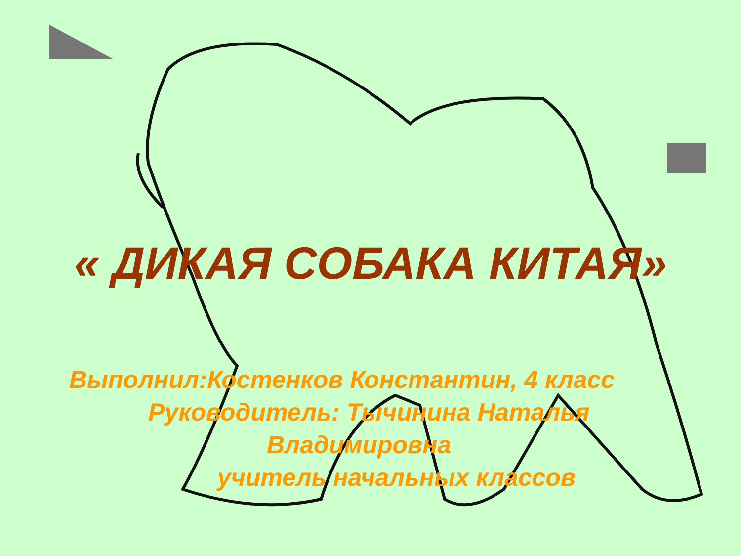« ДИКАЯ СОБАКА КИТАЯ»
Выполнил:Костенков Константин, 4 класс
Руководитель: Тычинина Наталья
Владимировна
учитель начальных классов